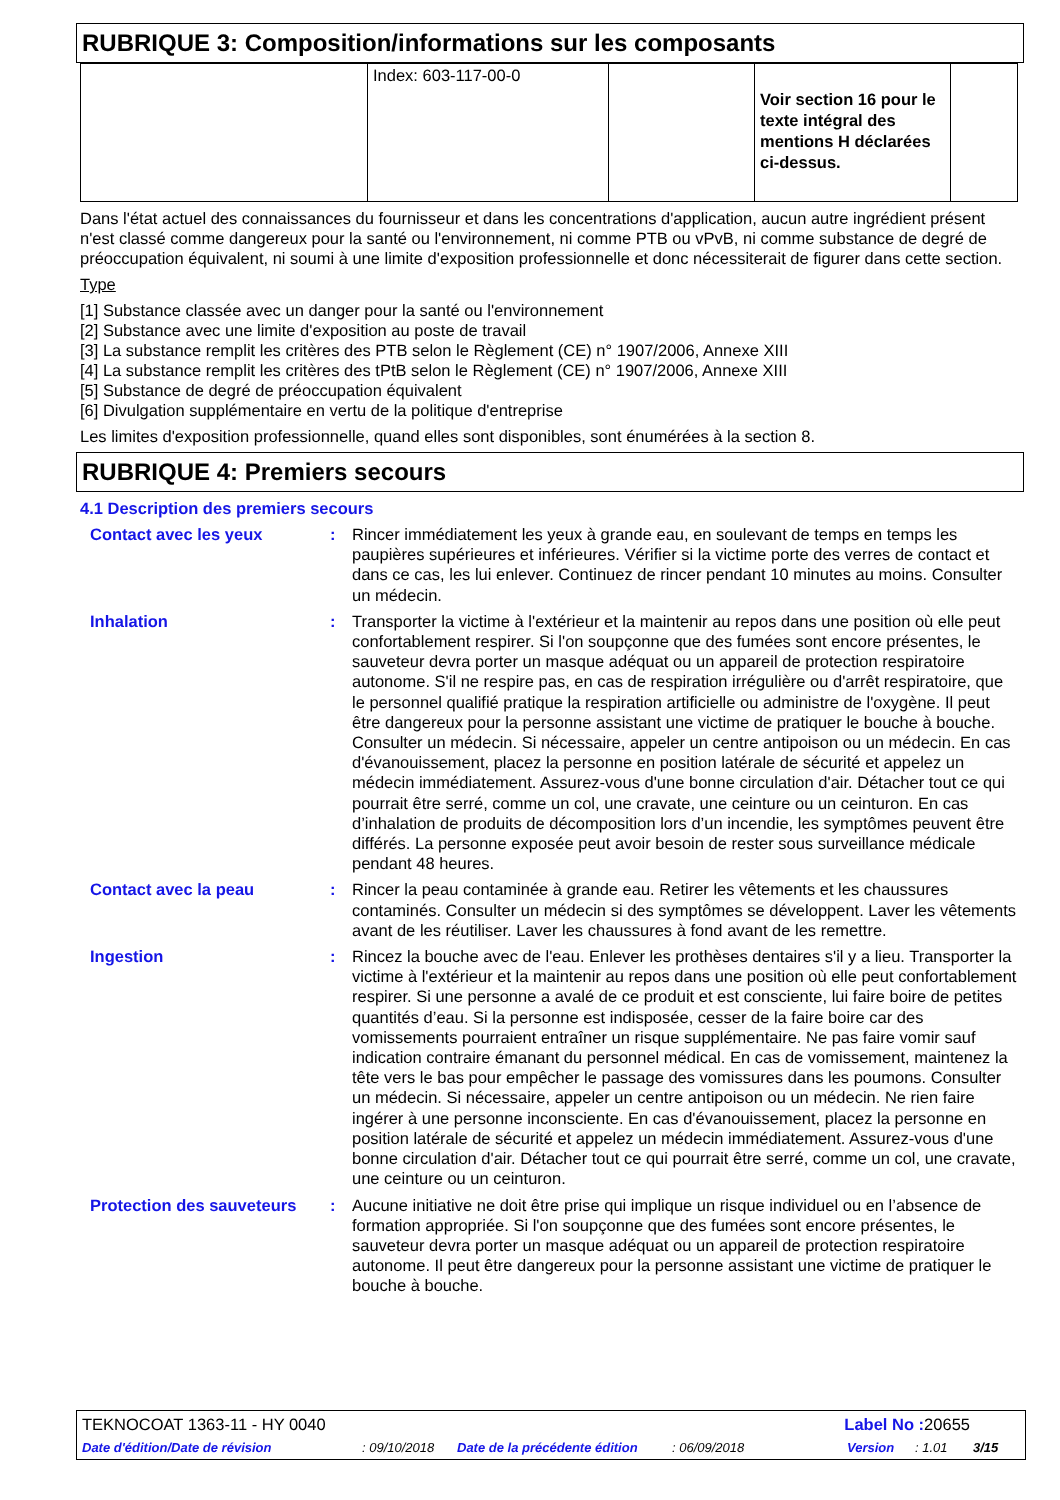RUBRIQUE 3: Composition/informations sur les composants
| | Index: 603-117-00-0 | | Voir section 16 pour le texte intégral des mentions H déclarées ci-dessus. | |
Dans l'état actuel des connaissances du fournisseur et dans les concentrations d'application, aucun autre ingrédient présent n'est classé comme dangereux pour la santé ou l'environnement, ni comme PTB ou vPvB, ni comme substance de degré de préoccupation équivalent, ni soumi à une limite d'exposition professionnelle et donc nécessiterait de figurer dans cette section.
Type
[1] Substance classée avec un danger pour la santé ou l'environnement
[2] Substance avec une limite d'exposition au poste de travail
[3] La substance remplit les critères des PTB selon le Règlement (CE) n° 1907/2006, Annexe XIII
[4] La substance remplit les critères des tPtB selon le Règlement (CE) n° 1907/2006, Annexe XIII
[5] Substance de degré de préoccupation équivalent
[6] Divulgation supplémentaire en vertu de la politique d'entreprise
Les limites d'exposition professionnelle, quand elles sont disponibles, sont énumérées à la section 8.
RUBRIQUE 4: Premiers secours
4.1 Description des premiers secours
Contact avec les yeux : Rincer immédiatement les yeux à grande eau, en soulevant de temps en temps les paupières supérieures et inférieures. Vérifier si la victime porte des verres de contact et dans ce cas, les lui enlever. Continuez de rincer pendant 10 minutes au moins. Consulter un médecin.
Inhalation : Transporter la victime à l'extérieur et la maintenir au repos dans une position où elle peut confortablement respirer. Si l'on soupçonne que des fumées sont encore présentes, le sauveteur devra porter un masque adéquat ou un appareil de protection respiratoire autonome. S'il ne respire pas, en cas de respiration irrégulière ou d'arrêt respiratoire, que le personnel qualifié pratique la respiration artificielle ou administre de l'oxygène. Il peut être dangereux pour la personne assistant une victime de pratiquer le bouche à bouche. Consulter un médecin. Si nécessaire, appeler un centre antipoison ou un médecin. En cas d'évanouissement, placez la personne en position latérale de sécurité et appelez un médecin immédiatement. Assurez-vous d'une bonne circulation d'air. Détacher tout ce qui pourrait être serré, comme un col, une cravate, une ceinture ou un ceinturon. En cas d’inhalation de produits de décomposition lors d’un incendie, les symptômes peuvent être différés. La personne exposée peut avoir besoin de rester sous surveillance médicale pendant 48 heures.
Contact avec la peau : Rincer la peau contaminée à grande eau. Retirer les vêtements et les chaussures contaminés. Consulter un médecin si des symptômes se développent. Laver les vêtements avant de les réutiliser. Laver les chaussures à fond avant de les remettre.
Ingestion : Rincez la bouche avec de l'eau. Enlever les prothèses dentaires s'il y a lieu. Transporter la victime à l'extérieur et la maintenir au repos dans une position où elle peut confortablement respirer. Si une personne a avalé de ce produit et est consciente, lui faire boire de petites quantités d’eau. Si la personne est indisposée, cesser de la faire boire car des vomissements pourraient entraîner un risque supplémentaire. Ne pas faire vomir sauf indication contraire émanant du personnel médical. En cas de vomissement, maintenez la tête vers le bas pour empêcher le passage des vomissures dans les poumons. Consulter un médecin. Si nécessaire, appeler un centre antipoison ou un médecin. Ne rien faire ingérer à une personne inconsciente. En cas d'évanouissement, placez la personne en position latérale de sécurité et appelez un médecin immédiatement. Assurez-vous d'une bonne circulation d'air. Détacher tout ce qui pourrait être serré, comme un col, une cravate, une ceinture ou un ceinturon.
Protection des sauveteurs
: Aucune initiative ne doit être prise qui implique un risque individuel ou en l’absence de formation appropriée. Si l'on soupçonne que des fumées sont encore présentes, le sauveteur devra porter un masque adéquat ou un appareil de protection respiratoire autonome. Il peut être dangereux pour la personne assistant une victime de pratiquer le bouche à bouche.
TEKNOCOAT 1363-11 - HY 0040 Label No : 20655
Date d'édition/Date de révision: 09/10/2018 Date de la précédente édition: 06/09/2018 Version: 1.01 3/15